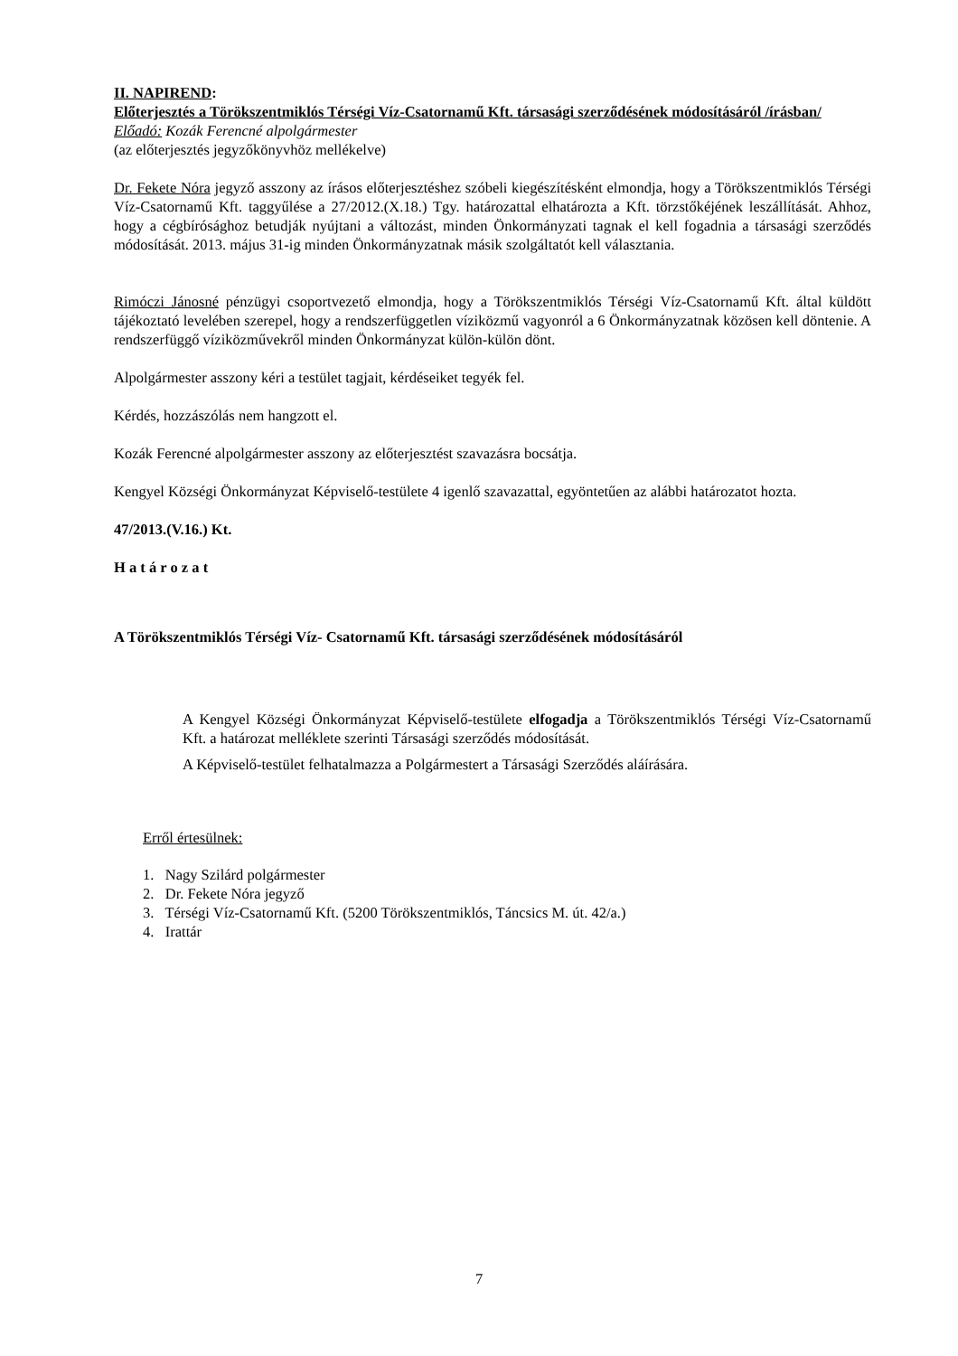II. NAPIREND:
Előterjesztés a Törökszentmiklós Térségi Víz-Csatornamű Kft. társasági szerződésének módosításáról /írásban/
Előadó: Kozák Ferencné alpolgármester
(az előterjesztés jegyzőkönyvhöz mellékelve)
Dr. Fekete Nóra jegyző asszony az írásos előterjesztéshez szóbeli kiegészítésként elmondja, hogy a Törökszentmiklós Térségi Víz-Csatornamű Kft. taggyűlése a 27/2012.(X.18.) Tgy. határozattal elhatározta a Kft. törzstőkéjének leszállítását. Ahhoz, hogy a cégbírósághoz betudják nyújtani a változást, minden Önkormányzati tagnak el kell fogadnia a társasági szerződés módosítását. 2013. május 31-ig minden Önkormányzatnak másik szolgáltatót kell választania.
Rimóczi Jánosné pénzügyi csoportvezető elmondja, hogy a Törökszentmiklós Térségi Víz-Csatornamű Kft. által küldött tájékoztató levelében szerepel, hogy a rendszerfüggetlen víziközmű vagyonról a 6 Önkormányzatnak közösen kell döntenie. A rendszerfüggő víziközművekről minden Önkormányzat külön-külön dönt.
Alpolgármester asszony kéri a testület tagjait, kérdéseiket tegyék fel.
Kérdés, hozzászólás nem hangzott el.
Kozák Ferencné alpolgármester asszony az előterjesztést szavazásra bocsátja.
Kengyel Községi Önkormányzat Képviselő-testülete 4 igenlő szavazattal, egyöntetűen az alábbi határozatot hozta.
47/2013.(V.16.) Kt.
H a t á r o z a t
A Törökszentmiklós Térségi Víz- Csatornamű Kft. társasági szerződésének módosításáról
A Kengyel Községi Önkormányzat Képviselő-testülete elfogadja a Törökszentmiklós Térségi Víz-Csatornamű Kft. a határozat melléklete szerinti Társasági szerződés módosítását.
A Képviselő-testület felhatalmazza a Polgármestert a Társasági Szerződés aláírására.
Erről értesülnek:
1. Nagy Szilárd polgármester
2. Dr. Fekete Nóra jegyző
3. Térségi Víz-Csatornamű Kft. (5200 Törökszentmiklós, Táncsics M. út. 42/a.)
4. Irattár
7